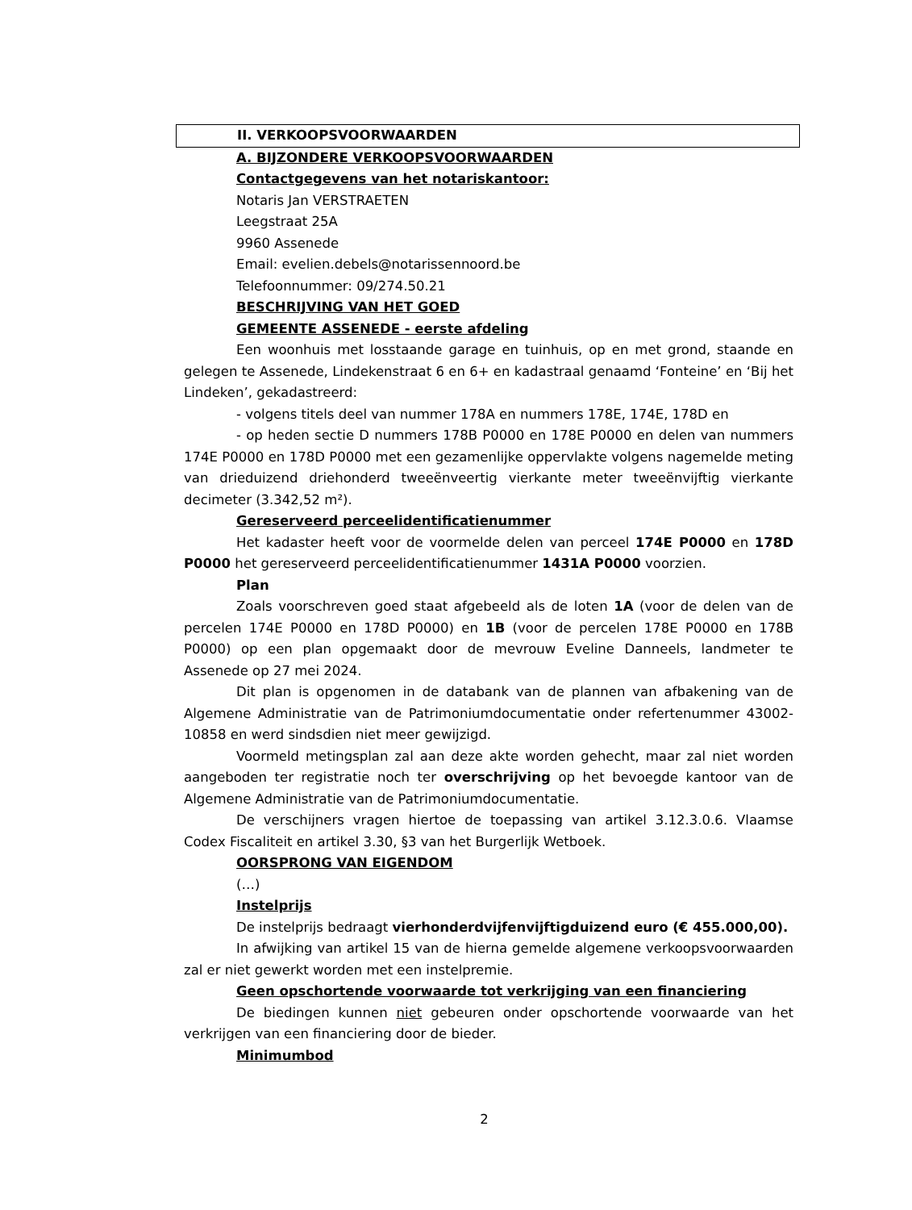II. VERKOOPSVOORWAARDEN
A. BIJZONDERE VERKOOPSVOORWAARDEN
Contactgegevens van het notariskantoor:
Notaris Jan VERSTRAETEN
Leegstraat 25A
9960 Assenede
Email: evelien.debels@notarissennoord.be
Telefoonnummer: 09/274.50.21
BESCHRIJVING VAN HET GOED
GEMEENTE ASSENEDE - eerste afdeling
Een woonhuis met losstaande garage en tuinhuis, op en met grond, staande en gelegen te Assenede, Lindekenstraat 6 en 6+ en kadastraal genaamd ‘Fonteine’ en ‘Bij het Lindeken’, gekadastreerd:
- volgens titels deel van nummer 178A en nummers 178E, 174E, 178D en
- op heden sectie D nummers 178B P0000 en 178E P0000 en delen van nummers 174E P0000 en 178D P0000 met een gezamenlijke oppervlakte volgens nagemelde meting van drieduizend driehonderd tweeënveertig vierkante meter tweeënvijftig vierkante decimeter (3.342,52 m²).
Gereserveerd perceelidentificatienummer
Het kadaster heeft voor de voormelde delen van perceel 174E P0000 en 178D P0000 het gereserveerd perceelidentificatienummer 1431A P0000 voorzien.
Plan
Zoals voorschreven goed staat afgebeeld als de loten 1A (voor de delen van de percelen 174E P0000 en 178D P0000) en 1B (voor de percelen 178E P0000 en 178B P0000) op een plan opgemaakt door de mevrouw Eveline Danneels, landmeter te Assenede op 27 mei 2024.
Dit plan is opgenomen in de databank van de plannen van afbakening van de Algemene Administratie van de Patrimoniumdocumentatie onder refertenummer 43002-10858 en werd sindsdien niet meer gewijzigd.
Voormeld metingsplan zal aan deze akte worden gehecht, maar zal niet worden aangeboden ter registratie noch ter overschrijving op het bevoegde kantoor van de Algemene Administratie van de Patrimoniumdocumentatie.
De verschijners vragen hiertoe de toepassing van artikel 3.12.3.0.6. Vlaamse Codex Fiscaliteit en artikel 3.30, §3 van het Burgerlijk Wetboek.
OORSPRONG VAN EIGENDOM
(…)
Instelprijs
De instelprijs bedraagt vierhonderdvijfenvijftigduizend euro (€ 455.000,00).
In afwijking van artikel 15 van de hierna gemelde algemene verkoopsvoorwaarden zal er niet gewerkt worden met een instelpremie.
Geen opschortende voorwaarde tot verkrijging van een financiering
De biedingen kunnen niet gebeuren onder opschortende voorwaarde van het verkrijgen van een financiering door de bieder.
Minimumbod
2